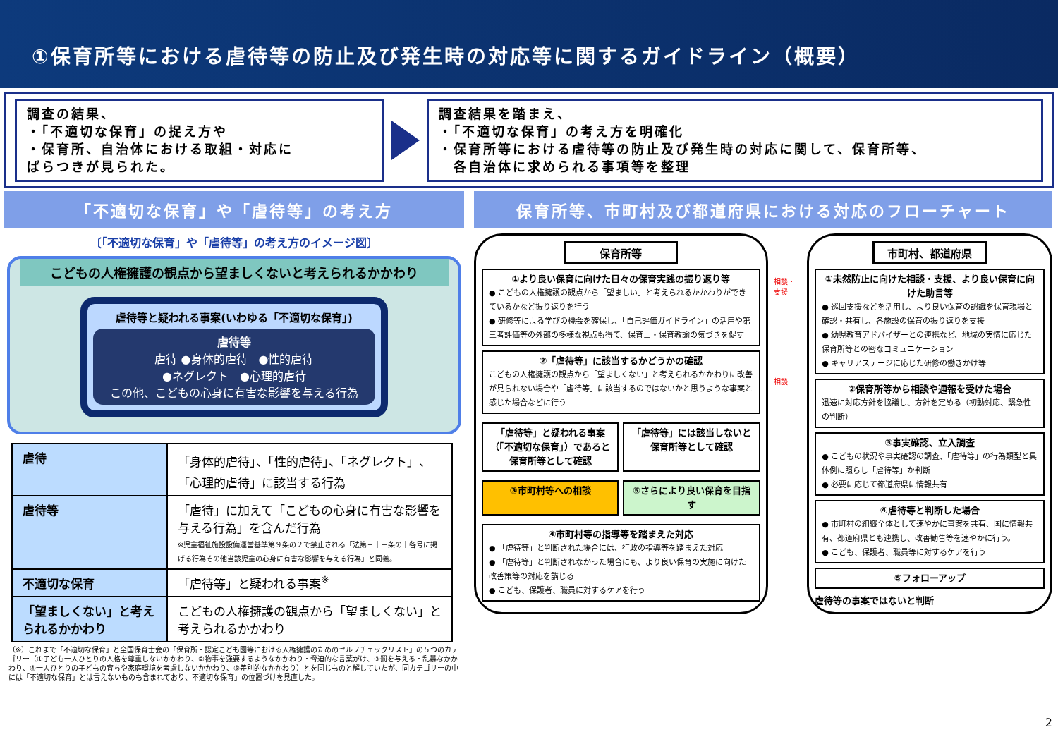①保育所等における虐待等の防止及び発生時の対応等に関するガイドライン（概要）
調査の結果、
・「不適切な保育」の捉え方や
・保育所、自治体における取組・対応に
ばらつきが見られた。
調査結果を踏まえ、
・「不適切な保育」の考え方を明確化
・保育所等における虐待等の防止及び発生時の対応に関して、保育所等、
　各自治体に求められる事項等を整理
「不適切な保育」や「虐待等」の考え方
〔「不適切な保育」や「虐待等」の考え方のイメージ図〕
こどもの人権擁護の観点から望ましくないと考えられるかかわり
虐待等と疑われる事案(いわゆる「不適切な保育」)
虐待等
虐待 ●身体的虐待　●性的虐待
●ネグレクト　●心理的虐待
この他、こどもの心身に有害な影響を与える行為
| 虐待 | 「身体的虐待」、「性的虐待」、「ネグレクト」、「心理的虐待」に該当する行為 |
| 虐待等 | 「虐待」に加えて「こどもの心身に有害な影響を与える行為」を含んだ行為 ※児童福祉施設設備運営基準第９条の２で禁止される「法第三十三条の十各号に掲げる行為その他当該児童の心身に有害な影響を与える行為」と同義。 |
| 不適切な保育 | 「虐待等」と疑われる事案<sup>※</sup> |
| 「望ましくない」と考えられるかかわり | こどもの人権擁護の観点から「望ましくない」と考えられるかかわり |
（※）これまで「不適切な保育」と全国保育士会の「保育所・認定こども園等における人権擁護のためのセルフチェックリスト」の５つのカテゴリー（①子ども一人ひとりの人格を尊重しないかかわり、②物事を強要するようなかかわり・脅迫的な言葉がけ、③罰を与える・乱暴なかかわり、④一人ひとりの子どもの育ちや家庭環境を考慮しないかかわり、⑤差別的なかかわり）とを同じものと解していたが、同カテゴリーの中には「不適切な保育」とは言えないものも含まれており、不適切な保育」の位置づけを見直した。
保育所等、市町村及び都道府県における対応のフローチャート
保育所等
①より良い保育に向けた日々の保育実践の振り返り等
● こどもの人権擁護の観点から「望ましい」と考えられるかかわりができているかなど振り返りを行う
● 研修等による学びの機会を確保し、「自己評価ガイドライン」の活用や第三者評価等の外部の多様な視点も得て、保育士・保育教諭の気づきを促す
②「虐待等」に該当するかどうかの確認
こどもの人権擁護の観点から「望ましくない」と考えられるかかわりに改善が見られない場合や「虐待等」に該当するのではないかと思うような事案と感じた場合などに行う
「虐待等」と疑われる事案（「不適切な保育」）であると保育所等として確認
「虐待等」には該当しないと保育所等として確認
③市町村等への相談 ⑤さらにより良い保育を目指す
④市町村等の指導等を踏まえた対応
● 「虐待等」と判断された場合には、行政の指導等を踏まえた対応
● 「虐待等」と判断されなかった場合にも、より良い保育の実施に向けた改善策等の対応を講じる
● こども、保護者、職員に対するケアを行う
相談・支援
相談
市町村、都道府県
①未然防止に向けた相談・支援、より良い保育に向けた助言等
● 巡回支援などを活用し、より良い保育の認識を保育現場と確認・共有し、各施設の保育の振り返りを支援
● 幼児教育アドバイザーとの連携など、地域の実情に応じた保育所等との密なコミュニケーション
● キャリアステージに応じた研修の働きかけ等
②保育所等から相談や通報を受けた場合
迅速に対応方針を協議し、方針を定める（初動対応、緊急性の判断）
③事実確認、立入調査
● こどもの状況や事実確認の調査、「虐待等」の行為類型と具体例に照らし「虐待等」か判断
● 必要に応じて都道府県に情報共有
④虐待等と判断した場合
● 市町村の組織全体として速やかに事案を共有、国に情報共有、都道府県とも連携し、改善勧告等を速やかに行う。
● こども、保護者、職員等に対するケアを行う
⑤フォローアップ
虐待等の事案ではないと判断
2